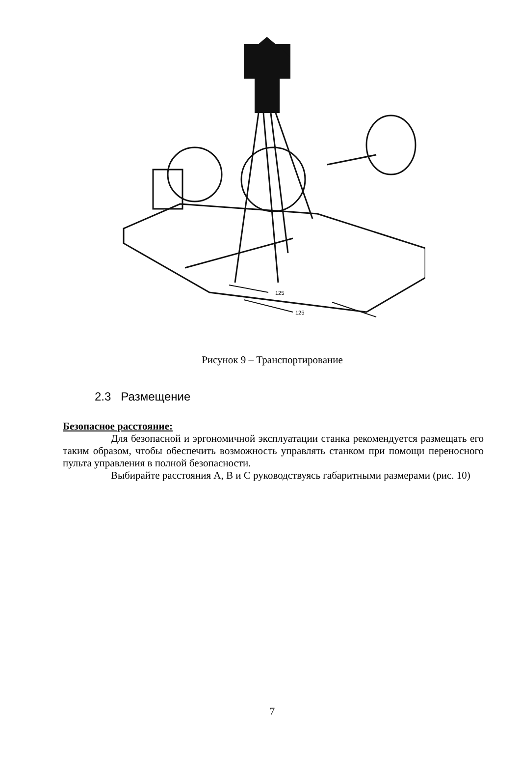125
125
Рисунок 9 – Транспортирование
2.3 Размещение
Безопасное расстояние:
Для безопасной и эргономичной эксплуатации станка рекомендуется размещать его таким образом, чтобы обеспечить возможность управлять станком при помощи переносного пульта управления в полной безопасности.
Выбирайте расстояния А, В и С руководствуясь габаритными размерами (рис. 10)
7